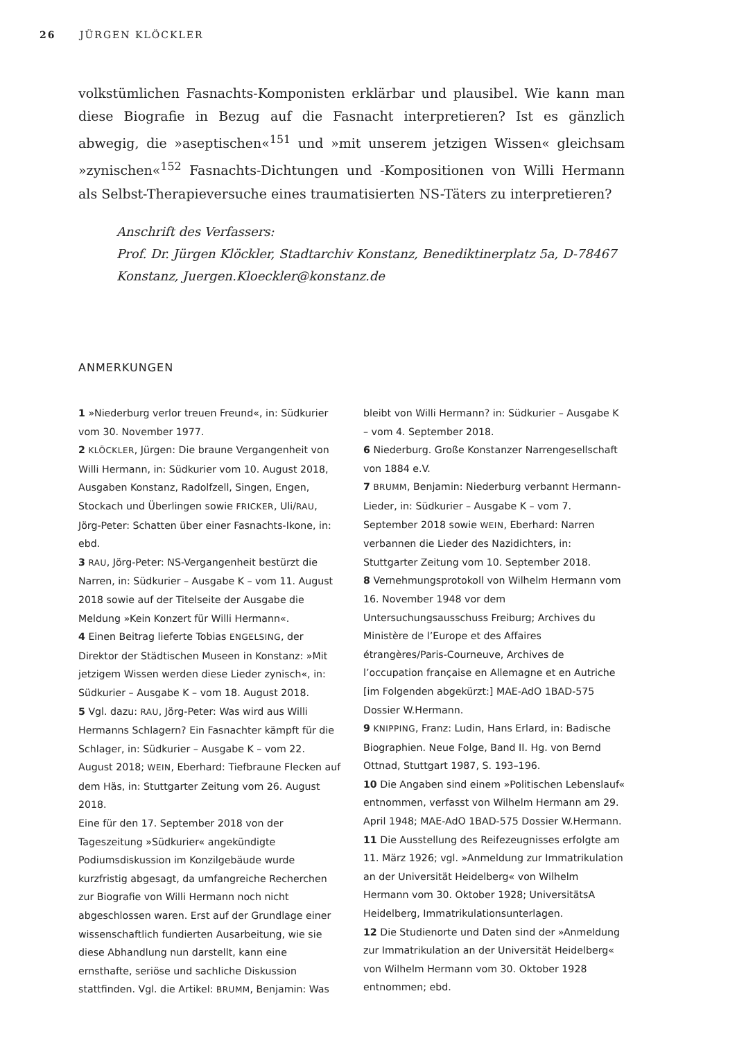26 JÜRGEN KLÖCKLER
volkstümlichen Fasnachts-Komponisten erklärbar und plausibel. Wie kann man diese Biografie in Bezug auf die Fasnacht interpretieren? Ist es gänzlich abwegig, die »aseptischen«<sup>151</sup> und »mit unserem jetzigen Wissen« gleichsam »zynischen«<sup>152</sup> Fasnachts-Dichtungen und -Kompositionen von Willi Hermann als Selbst-Therapieversuche eines traumatisierten NS-Täters zu interpretieren?
Anschrift des Verfassers:
Prof. Dr. Jürgen Klöckler, Stadtarchiv Konstanz, Benediktinerplatz 5a, D-78467 Konstanz, Juergen.Kloeckler@konstanz.de
ANMERKUNGEN
1 »Niederburg verlor treuen Freund«, in: Südkurier vom 30. November 1977.
2 KLÖCKLER, Jürgen: Die braune Vergangenheit von Willi Hermann, in: Südkurier vom 10. August 2018, Ausgaben Konstanz, Radolfzell, Singen, Engen, Stockach und Überlingen sowie FRICKER, Uli/RAU, Jörg-Peter: Schatten über einer Fasnachts-Ikone, in: ebd.
3 RAU, Jörg-Peter: NS-Vergangenheit bestürzt die Narren, in: Südkurier – Ausgabe K – vom 11. August 2018 sowie auf der Titelseite der Ausgabe die Meldung »Kein Konzert für Willi Hermann«.
4 Einen Beitrag lieferte Tobias ENGELSING, der Direktor der Städtischen Museen in Konstanz: »Mit jetzigem Wissen werden diese Lieder zynisch«, in: Südkurier – Ausgabe K – vom 18. August 2018.
5 Vgl. dazu: RAU, Jörg-Peter: Was wird aus Willi Hermanns Schlagern? Ein Fasnachter kämpft für die Schlager, in: Südkurier – Ausgabe K – vom 22. August 2018; WEIN, Eberhard: Tiefbraune Flecken auf dem Häs, in: Stuttgarter Zeitung vom 26. August 2018.
Eine für den 17. September 2018 von der Tageszeitung »Südkurier« angekündigte Podiumsdiskussion im Konzilgebäude wurde kurzfristig abgesagt, da umfangreiche Recherchen zur Biografie von Willi Hermann noch nicht abgeschlossen waren. Erst auf der Grundlage einer wissenschaftlich fundierten Ausarbeitung, wie sie diese Abhandlung nun darstellt, kann eine ernsthafte, seriöse und sachliche Diskussion stattfinden. Vgl. die Artikel: BRUMM, Benjamin: Was bleibt von Willi Hermann? in: Südkurier – Ausgabe K – vom 4. September 2018.
6 Niederburg. Große Konstanzer Narrengesellschaft von 1884 e.V.
7 BRUMM, Benjamin: Niederburg verbannt Hermann-Lieder, in: Südkurier – Ausgabe K – vom 7. September 2018 sowie WEIN, Eberhard: Narren verbannen die Lieder des Nazidichters, in: Stuttgarter Zeitung vom 10. September 2018.
8 Vernehmungsprotokoll von Wilhelm Hermann vom 16. November 1948 vor dem Untersuchungsausschuss Freiburg; Archives du Ministère de l’Europe et des Affaires étrangères/Paris-Courneuve, Archives de l’occupation française en Allemagne et en Autriche [im Folgenden abgekürzt:] MAE-AdO 1BAD-575 Dossier W.Hermann.
9 KNIPPING, Franz: Ludin, Hans Erlard, in: Badische Biographien. Neue Folge, Band II. Hg. von Bernd Ottnad, Stuttgart 1987, S. 193–196.
10 Die Angaben sind einem »Politischen Lebenslauf« entnommen, verfasst von Wilhelm Hermann am 29. April 1948; MAE-AdO 1BAD-575 Dossier W.Hermann.
11 Die Ausstellung des Reifezeugnisses erfolgte am 11. März 1926; vgl. »Anmeldung zur Immatrikulation an der Universität Heidelberg« von Wilhelm Hermann vom 30. Oktober 1928; UniversitätsA Heidelberg, Immatrikulationsunterlagen.
12 Die Studienorte und Daten sind der »Anmeldung zur Immatrikulation an der Universität Heidelberg« von Wilhelm Hermann vom 30. Oktober 1928 entnommen; ebd.